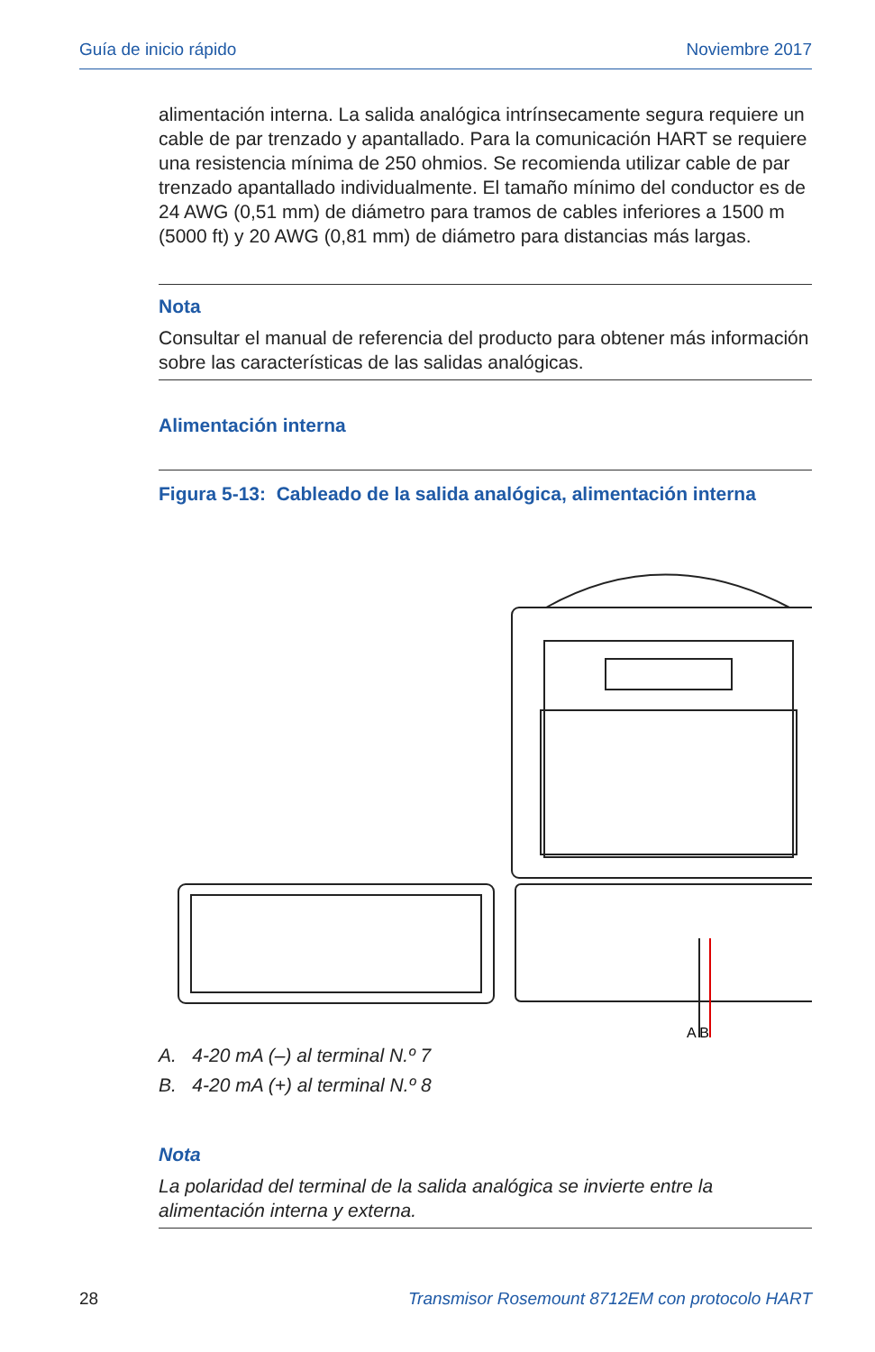Guía de inicio rápido Noviembre 2017
alimentación interna. La salida analógica intrínsecamente segura requiere un cable de par trenzado y apantallado. Para la comunicación HART se requiere una resistencia mínima de 250 ohmios. Se recomienda utilizar cable de par trenzado apantallado individualmente. El tamaño mínimo del conductor es de 24 AWG (0,51 mm) de diámetro para tramos de cables inferiores a 1500 m (5000 ft) y 20 AWG (0,81 mm) de diámetro para distancias más largas.
Nota
Consultar el manual de referencia del producto para obtener más información sobre las características de las salidas analógicas.
Alimentación interna
Figura 5-13: Cableado de la salida analógica, alimentación interna
A B
A. 4-20 mA (–) al terminal N.º 7
B. 4-20 mA (+) al terminal N.º 8
Nota
La polaridad del terminal de la salida analógica se invierte entre la alimentación interna y externa.
28 Transmisor Rosemount 8712EM con protocolo HART